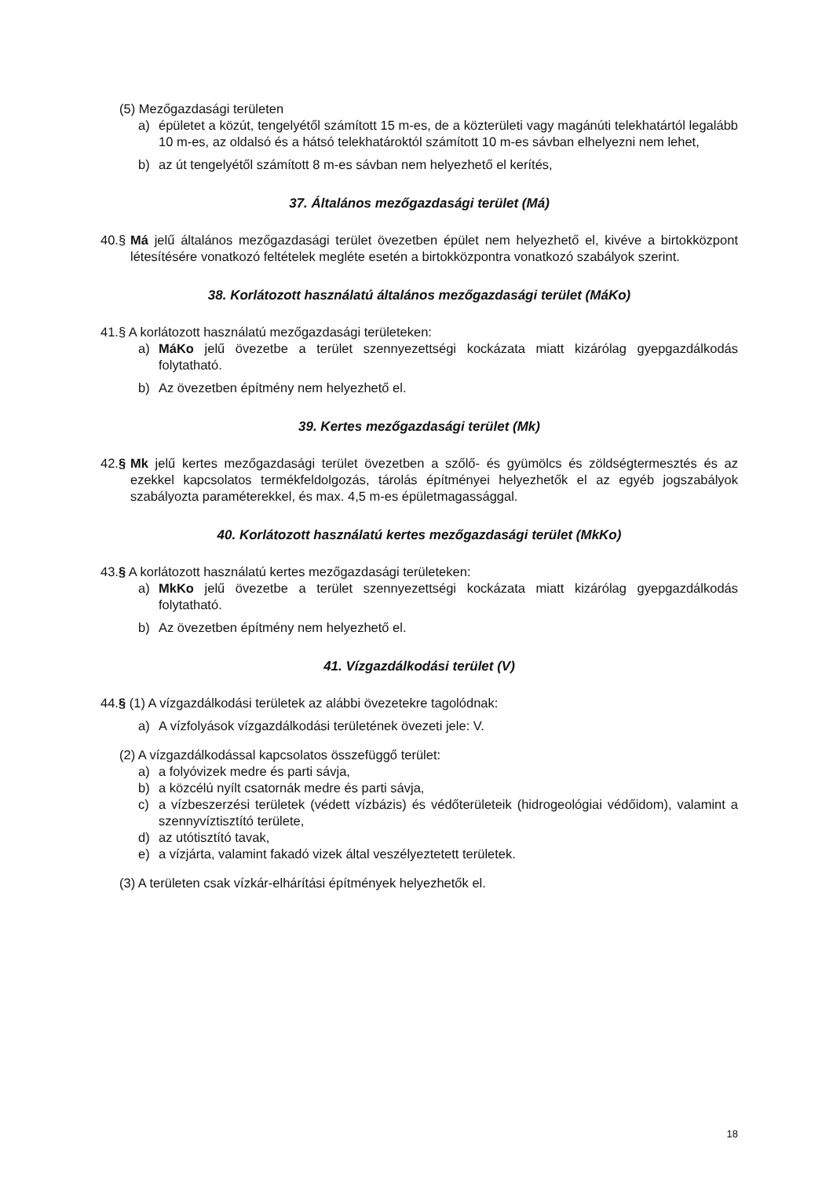(5) Mezőgazdasági területen
a) épületet a közút, tengelyétől számított 15 m-es, de a közterületi vagy magánúti telekhatártól legalább 10 m-es, az oldalsó és a hátsó telekhatároktól számított 10 m-es sávban elhelyezni nem lehet,
b) az út tengelyétől számított 8 m-es sávban nem helyezhető el kerítés,
37. Általános mezőgazdasági terület (Má)
40.§ Má jelű általános mezőgazdasági terület övezetben épület nem helyezhető el, kivéve a birtokközpont létesítésére vonatkozó feltételek megléte esetén a birtokközpontra vonatkozó szabályok szerint.
38. Korlátozott használatú általános mezőgazdasági terület (MáKo)
41.§ A korlátozott használatú mezőgazdasági területeken:
a) MáKo jelű övezetbe a terület szennyezettségi kockázata miatt kizárólag gyepgazdálkodás folytatható.
b) Az övezetben építmény nem helyezhető el.
39. Kertes mezőgazdasági terület (Mk)
42.§ Mk jelű kertes mezőgazdasági terület övezetben a szőlő- és gyümölcs és zöldségtermesztés és az ezekkel kapcsolatos termékfeldolgozás, tárolás építményei helyezhetők el az egyéb jogszabályok szabályozta paraméterekkel, és max. 4,5 m-es épületmagassággal.
40. Korlátozott használatú kertes mezőgazdasági terület (MkKo)
43.§ A korlátozott használatú kertes mezőgazdasági területeken:
a) MkKo jelű övezetbe a terület szennyezettségi kockázata miatt kizárólag gyepgazdálkodás folytatható.
b) Az övezetben építmény nem helyezhető el.
41. Vízgazdálkodási terület (V)
44.§ (1) A vízgazdálkodási területek az alábbi övezetekre tagolódnak:
a) A vízfolyások vízgazdálkodási területének övezeti jele: V.
(2) A vízgazdálkodással kapcsolatos összefüggő terület:
a) a folyóvizek medre és parti sávja,
b) a közcélú nyílt csatornák medre és parti sávja,
c) a vízbeszerzési területek (védett vízbázis) és védőterületeik (hidrogeológiai védőidom), valamint a szennyvíztisztító területe,
d) az utótisztító tavak,
e) a vízjárta, valamint fakadó vizek által veszélyeztetett területek.
(3) A területen csak vízkár-elhárítási építmények helyezhetők el.
18